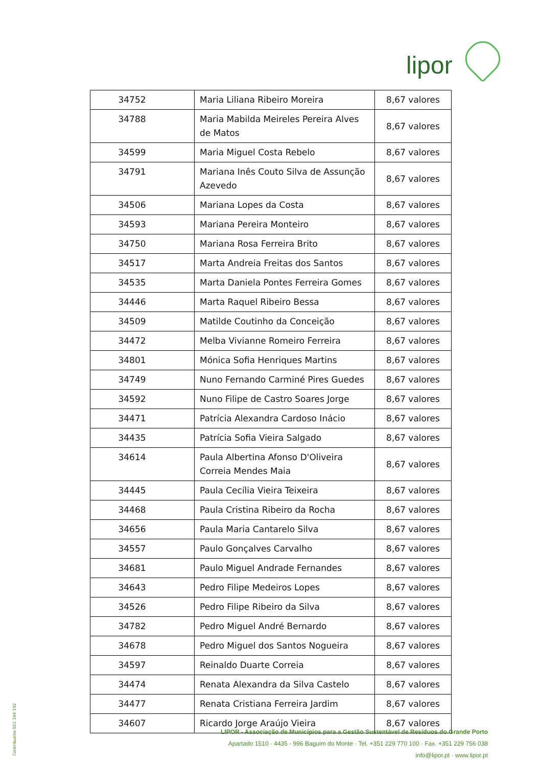lipor
| 34752 | Maria Liliana Ribeiro Moreira | 8,67 valores |
| 34788 | Maria Mabilda Meireles Pereira Alves de Matos | 8,67 valores |
| 34599 | Maria Miguel Costa Rebelo | 8,67 valores |
| 34791 | Mariana Inês Couto Silva de Assunção Azevedo | 8,67 valores |
| 34506 | Mariana Lopes da Costa | 8,67 valores |
| 34593 | Mariana Pereira Monteiro | 8,67 valores |
| 34750 | Mariana Rosa Ferreira Brito | 8,67 valores |
| 34517 | Marta Andreia Freitas dos Santos | 8,67 valores |
| 34535 | Marta Daniela Pontes Ferreira Gomes | 8,67 valores |
| 34446 | Marta Raquel Ribeiro Bessa | 8,67 valores |
| 34509 | Matilde Coutinho da Conceição | 8,67 valores |
| 34472 | Melba Vivianne Romeiro Ferreira | 8,67 valores |
| 34801 | Mónica Sofia Henriques Martins | 8,67 valores |
| 34749 | Nuno Fernando Carminé Pires Guedes | 8,67 valores |
| 34592 | Nuno Filipe de Castro Soares Jorge | 8,67 valores |
| 34471 | Patrícia Alexandra Cardoso Inácio | 8,67 valores |
| 34435 | Patrícia Sofia Vieira Salgado | 8,67 valores |
| 34614 | Paula Albertina Afonso D'Oliveira Correia Mendes Maia | 8,67 valores |
| 34445 | Paula Cecília Vieira Teixeira | 8,67 valores |
| 34468 | Paula Cristina Ribeiro da Rocha | 8,67 valores |
| 34656 | Paula Maria Cantarelo Silva | 8,67 valores |
| 34557 | Paulo Gonçalves Carvalho | 8,67 valores |
| 34681 | Paulo Miguel Andrade Fernandes | 8,67 valores |
| 34643 | Pedro Filipe Medeiros Lopes | 8,67 valores |
| 34526 | Pedro Filipe Ribeiro da Silva | 8,67 valores |
| 34782 | Pedro Miguel André Bernardo | 8,67 valores |
| 34678 | Pedro Miguel dos Santos Nogueira | 8,67 valores |
| 34597 | Reinaldo Duarte Correia | 8,67 valores |
| 34474 | Renata Alexandra da Silva Castelo | 8,67 valores |
| 34477 | Renata Cristiana Ferreira Jardim | 8,67 valores |
| 34607 | Ricardo Jorge Araújo Vieira | 8,67 valores |
Contribuinte 501 394 192
LIPOR - Associação de Municípios para a Gestão Sustentável de Resíduos do Grande Porto
Apartado 1510 · 4435 - 996 Baguim do Monte · Tel. +351 229 770 100 · Fax. +351 229 756 038
info@lipor.pt · www.lipor.pt